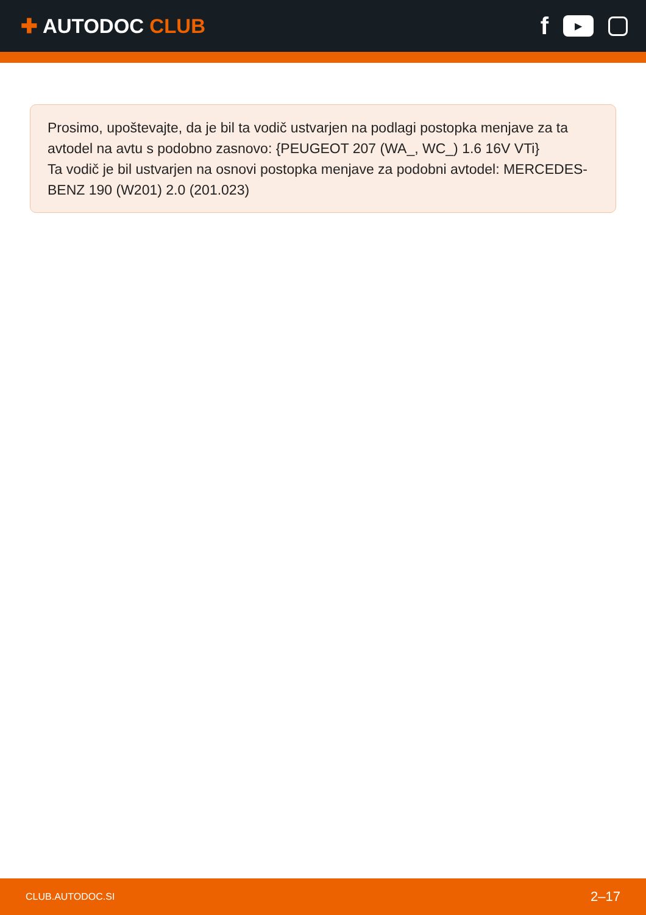✚ AUTODOC CLUB
f
▶
Prosimo, upoštevajte, da je bil ta vodič ustvarjen na podlagi postopka menjave za ta avtodel na avtu s podobno zasnovo: {PEUGEOT 207 (WA_, WC_) 1.6 16V VTi}
Ta vodič je bil ustvarjen na osnovi postopka menjave za podobni avtodel: MERCEDES-BENZ 190 (W201) 2.0 (201.023)
CLUB.AUTODOC.SI 2–17